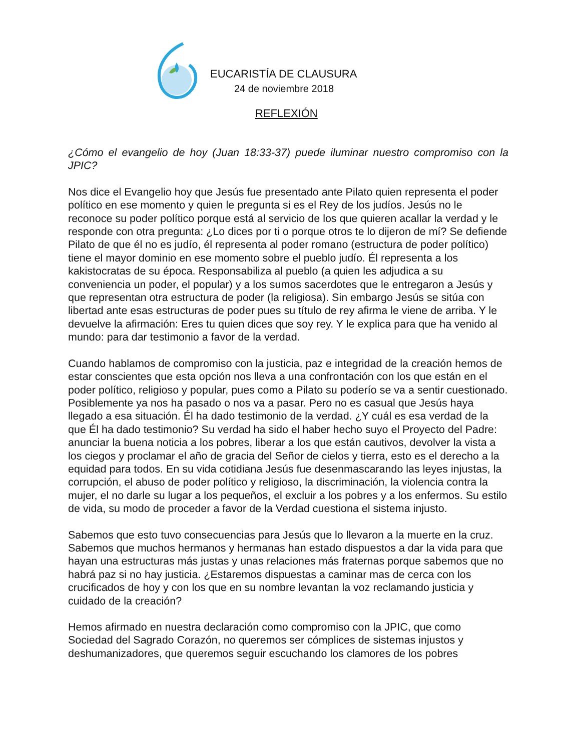EUCARISTÍA DE CLAUSURA
24 de noviembre 2018
REFLEXIÓN
¿Cómo el evangelio de hoy (Juan 18:33-37) puede iluminar nuestro compromiso con la JPIC?
Nos dice el Evangelio hoy que Jesús fue presentado ante Pilato quien representa el poder político en ese momento y quien le pregunta si es el Rey de los judíos. Jesús no le reconoce su poder político porque está al servicio de los que quieren acallar la verdad y le responde con otra pregunta: ¿Lo dices por ti o porque otros te lo dijeron de mí? Se defiende Pilato de que él no es judío, él representa al poder romano (estructura de poder político) tiene el mayor dominio en ese momento sobre el pueblo judío. Él representa a los kakistocratas de su época. Responsabiliza al pueblo (a quien les adjudica a su conveniencia un poder, el popular) y a los sumos sacerdotes que le entregaron a Jesús y que representan otra estructura de poder (la religiosa). Sin embargo Jesús se sitúa con libertad ante esas estructuras de poder pues su título de rey afirma le viene de arriba. Y le devuelve la afirmación: Eres tu quien dices que soy rey. Y le explica para que ha venido al mundo: para dar testimonio a favor de la verdad.
Cuando hablamos de compromiso con la justicia, paz e integridad de la creación hemos de estar conscientes que esta opción nos lleva a una confrontación con los que están en el poder político, religioso y popular, pues como a Pilato su poderío se va a sentir cuestionado. Posiblemente ya nos ha pasado o nos va a pasar. Pero no es casual que Jesús haya llegado a esa situación. Él ha dado testimonio de la verdad. ¿Y cuál es esa verdad de la que Él ha dado testimonio? Su verdad ha sido el haber hecho suyo el Proyecto del Padre: anunciar la buena noticia a los pobres, liberar a los que están cautivos, devolver la vista a los ciegos y proclamar el año de gracia del Señor de cielos y tierra, esto es el derecho a la equidad para todos. En su vida cotidiana Jesús fue desenmascarando las leyes injustas, la corrupción, el abuso de poder político y religioso, la discriminación, la violencia contra la mujer, el no darle su lugar a los pequeños, el excluir a los pobres y a los enfermos. Su estilo de vida, su modo de proceder a favor de la Verdad cuestiona el sistema injusto.
Sabemos que esto tuvo consecuencias para Jesús que lo llevaron a la muerte en la cruz. Sabemos que muchos hermanos y hermanas han estado dispuestos a dar la vida para que hayan una estructuras más justas y unas relaciones más fraternas porque sabemos que no habrá paz si no hay justicia. ¿Estaremos dispuestas a caminar mas de cerca con los crucificados de hoy y con los que en su nombre levantan la voz reclamando justicia y cuidado de la creación?
Hemos afirmado en nuestra declaración como compromiso con la JPIC, que como Sociedad del Sagrado Corazón, no queremos ser cómplices de sistemas injustos y deshumanizadores, que queremos seguir escuchando los clamores de los pobres